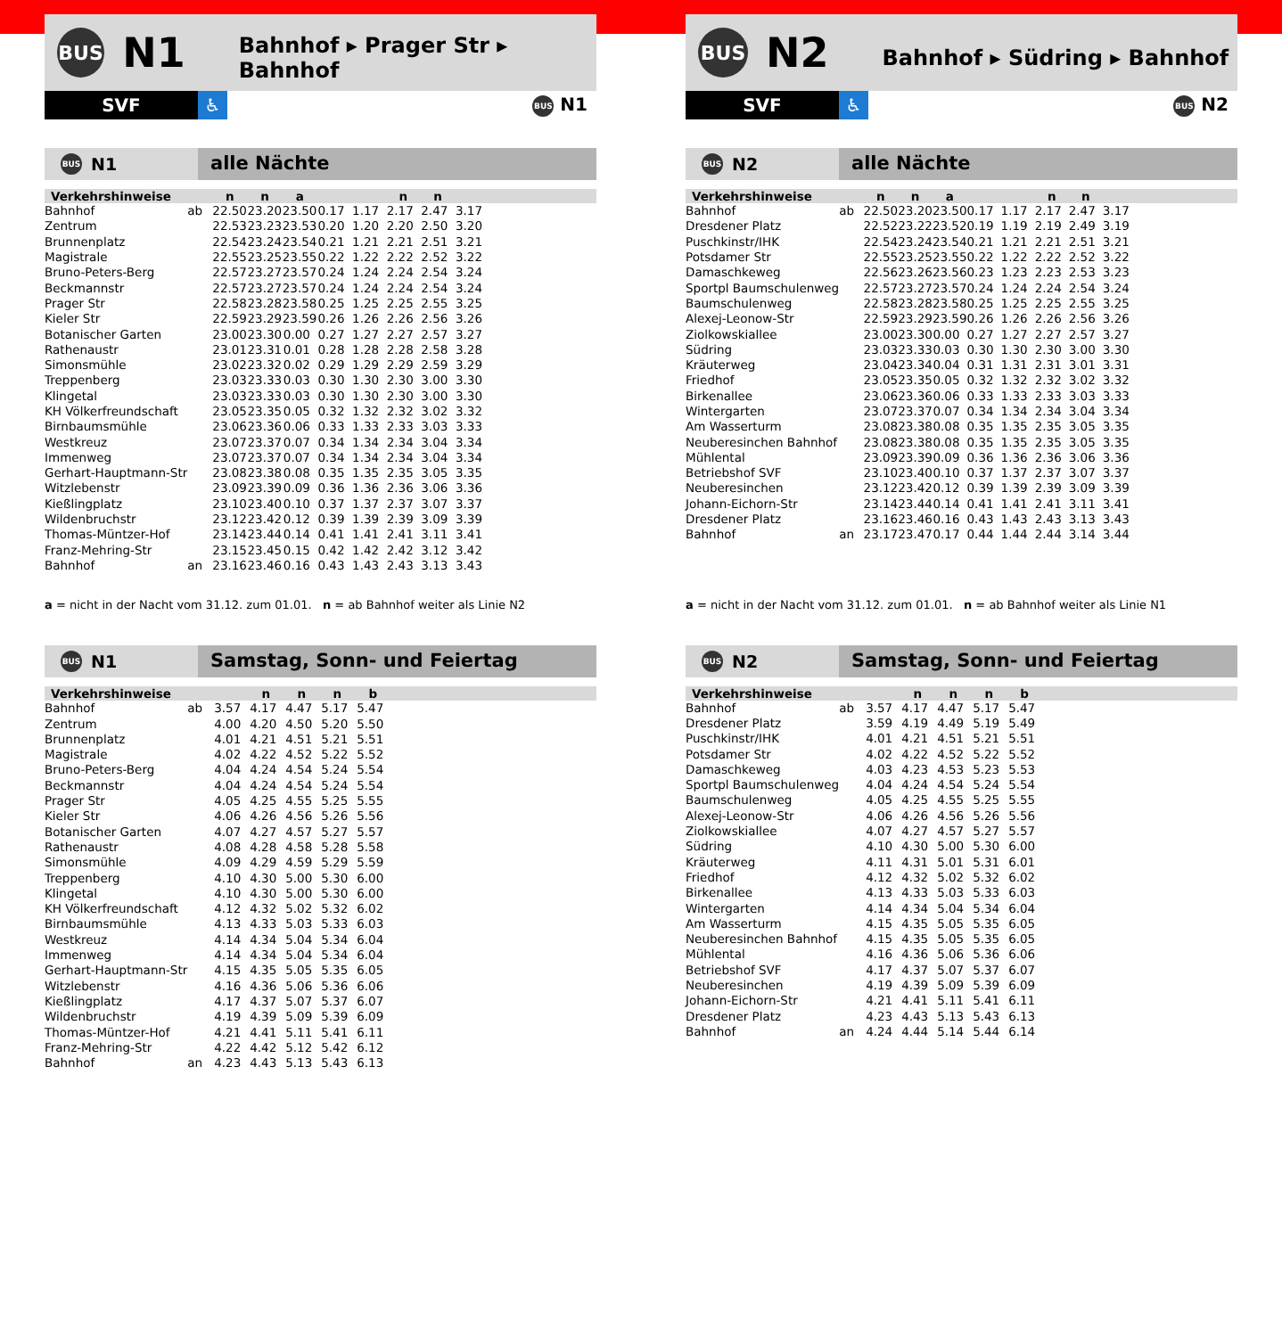BUS
N1
Bahnhof ▸ Prager Str ▸ Bahnhof
SVF ♿
BUS N1
BUS N1
alle Nächte
| Verkehrshinweise | | n | n | a | | | n | n | | |
| --- | --- | --- | --- | --- | --- | --- | --- | --- | --- | --- |
| Bahnhof | ab | 22.50 | 23.20 | 23.50 | 0.17 | 1.17 | 2.17 | 2.47 | 3.17 | |
| Zentrum | | 22.53 | 23.23 | 23.53 | 0.20 | 1.20 | 2.20 | 2.50 | 3.20 | |
| Brunnenplatz | | 22.54 | 23.24 | 23.54 | 0.21 | 1.21 | 2.21 | 2.51 | 3.21 | |
| Magistrale | | 22.55 | 23.25 | 23.55 | 0.22 | 1.22 | 2.22 | 2.52 | 3.22 | |
| Bruno-Peters-Berg | | 22.57 | 23.27 | 23.57 | 0.24 | 1.24 | 2.24 | 2.54 | 3.24 | |
| Beckmannstr | | 22.57 | 23.27 | 23.57 | 0.24 | 1.24 | 2.24 | 2.54 | 3.24 | |
| Prager Str | | 22.58 | 23.28 | 23.58 | 0.25 | 1.25 | 2.25 | 2.55 | 3.25 | |
| Kieler Str | | 22.59 | 23.29 | 23.59 | 0.26 | 1.26 | 2.26 | 2.56 | 3.26 | |
| Botanischer Garten | | 23.00 | 23.30 | 0.00 | 0.27 | 1.27 | 2.27 | 2.57 | 3.27 | |
| Rathenaustr | | 23.01 | 23.31 | 0.01 | 0.28 | 1.28 | 2.28 | 2.58 | 3.28 | |
| Simonsmühle | | 23.02 | 23.32 | 0.02 | 0.29 | 1.29 | 2.29 | 2.59 | 3.29 | |
| Treppenberg | | 23.03 | 23.33 | 0.03 | 0.30 | 1.30 | 2.30 | 3.00 | 3.30 | |
| Klingetal | | 23.03 | 23.33 | 0.03 | 0.30 | 1.30 | 2.30 | 3.00 | 3.30 | |
| KH Völkerfreundschaft | | 23.05 | 23.35 | 0.05 | 0.32 | 1.32 | 2.32 | 3.02 | 3.32 | |
| Birnbaumsmühle | | 23.06 | 23.36 | 0.06 | 0.33 | 1.33 | 2.33 | 3.03 | 3.33 | |
| Westkreuz | | 23.07 | 23.37 | 0.07 | 0.34 | 1.34 | 2.34 | 3.04 | 3.34 | |
| Immenweg | | 23.07 | 23.37 | 0.07 | 0.34 | 1.34 | 2.34 | 3.04 | 3.34 | |
| Gerhart-Hauptmann-Str | | 23.08 | 23.38 | 0.08 | 0.35 | 1.35 | 2.35 | 3.05 | 3.35 | |
| Witzlebenstr | | 23.09 | 23.39 | 0.09 | 0.36 | 1.36 | 2.36 | 3.06 | 3.36 | |
| Kießlingplatz | | 23.10 | 23.40 | 0.10 | 0.37 | 1.37 | 2.37 | 3.07 | 3.37 | |
| Wildenbruchstr | | 23.12 | 23.42 | 0.12 | 0.39 | 1.39 | 2.39 | 3.09 | 3.39 | |
| Thomas-Müntzer-Hof | | 23.14 | 23.44 | 0.14 | 0.41 | 1.41 | 2.41 | 3.11 | 3.41 | |
| Franz-Mehring-Str | | 23.15 | 23.45 | 0.15 | 0.42 | 1.42 | 2.42 | 3.12 | 3.42 | |
| Bahnhof | an | 23.16 | 23.46 | 0.16 | 0.43 | 1.43 | 2.43 | 3.13 | 3.43 | |
a = nicht in der Nacht vom 31.12. zum 01.01. n = ab Bahnhof weiter als Linie N2
BUS N1
Samstag, Sonn- und Feiertag
| Verkehrshinweise | | | n | n | n | b | |
| --- | --- | --- | --- | --- | --- | --- | --- |
| Bahnhof | ab | 3.57 | 4.17 | 4.47 | 5.17 | 5.47 | |
| Zentrum | | 4.00 | 4.20 | 4.50 | 5.20 | 5.50 | |
| Brunnenplatz | | 4.01 | 4.21 | 4.51 | 5.21 | 5.51 | |
| Magistrale | | 4.02 | 4.22 | 4.52 | 5.22 | 5.52 | |
| Bruno-Peters-Berg | | 4.04 | 4.24 | 4.54 | 5.24 | 5.54 | |
| Beckmannstr | | 4.04 | 4.24 | 4.54 | 5.24 | 5.54 | |
| Prager Str | | 4.05 | 4.25 | 4.55 | 5.25 | 5.55 | |
| Kieler Str | | 4.06 | 4.26 | 4.56 | 5.26 | 5.56 | |
| Botanischer Garten | | 4.07 | 4.27 | 4.57 | 5.27 | 5.57 | |
| Rathenaustr | | 4.08 | 4.28 | 4.58 | 5.28 | 5.58 | |
| Simonsmühle | | 4.09 | 4.29 | 4.59 | 5.29 | 5.59 | |
| Treppenberg | | 4.10 | 4.30 | 5.00 | 5.30 | 6.00 | |
| Klingetal | | 4.10 | 4.30 | 5.00 | 5.30 | 6.00 | |
| KH Völkerfreundschaft | | 4.12 | 4.32 | 5.02 | 5.32 | 6.02 | |
| Birnbaumsmühle | | 4.13 | 4.33 | 5.03 | 5.33 | 6.03 | |
| Westkreuz | | 4.14 | 4.34 | 5.04 | 5.34 | 6.04 | |
| Immenweg | | 4.14 | 4.34 | 5.04 | 5.34 | 6.04 | |
| Gerhart-Hauptmann-Str | | 4.15 | 4.35 | 5.05 | 5.35 | 6.05 | |
| Witzlebenstr | | 4.16 | 4.36 | 5.06 | 5.36 | 6.06 | |
| Kießlingplatz | | 4.17 | 4.37 | 5.07 | 5.37 | 6.07 | |
| Wildenbruchstr | | 4.19 | 4.39 | 5.09 | 5.39 | 6.09 | |
| Thomas-Müntzer-Hof | | 4.21 | 4.41 | 5.11 | 5.41 | 6.11 | |
| Franz-Mehring-Str | | 4.22 | 4.42 | 5.12 | 5.42 | 6.12 | |
| Bahnhof | an | 4.23 | 4.43 | 5.13 | 5.43 | 6.13 | |
BUS
N2
Bahnhof ▸ Südring ▸ Bahnhof
SVF ♿
BUS N2
BUS N2
alle Nächte
| Verkehrshinweise | | n | n | a | | | n | n | | |
| --- | --- | --- | --- | --- | --- | --- | --- | --- | --- | --- |
| Bahnhof | ab | 22.50 | 23.20 | 23.50 | 0.17 | 1.17 | 2.17 | 2.47 | 3.17 | |
| Dresdener Platz | | 22.52 | 23.22 | 23.52 | 0.19 | 1.19 | 2.19 | 2.49 | 3.19 | |
| Puschkinstr/IHK | | 22.54 | 23.24 | 23.54 | 0.21 | 1.21 | 2.21 | 2.51 | 3.21 | |
| Potsdamer Str | | 22.55 | 23.25 | 23.55 | 0.22 | 1.22 | 2.22 | 2.52 | 3.22 | |
| Damaschkeweg | | 22.56 | 23.26 | 23.56 | 0.23 | 1.23 | 2.23 | 2.53 | 3.23 | |
| Sportpl Baumschulenweg | | 22.57 | 23.27 | 23.57 | 0.24 | 1.24 | 2.24 | 2.54 | 3.24 | |
| Baumschulenweg | | 22.58 | 23.28 | 23.58 | 0.25 | 1.25 | 2.25 | 2.55 | 3.25 | |
| Alexej-Leonow-Str | | 22.59 | 23.29 | 23.59 | 0.26 | 1.26 | 2.26 | 2.56 | 3.26 | |
| Ziolkowskiallee | | 23.00 | 23.30 | 0.00 | 0.27 | 1.27 | 2.27 | 2.57 | 3.27 | |
| Südring | | 23.03 | 23.33 | 0.03 | 0.30 | 1.30 | 2.30 | 3.00 | 3.30 | |
| Kräuterweg | | 23.04 | 23.34 | 0.04 | 0.31 | 1.31 | 2.31 | 3.01 | 3.31 | |
| Friedhof | | 23.05 | 23.35 | 0.05 | 0.32 | 1.32 | 2.32 | 3.02 | 3.32 | |
| Birkenallee | | 23.06 | 23.36 | 0.06 | 0.33 | 1.33 | 2.33 | 3.03 | 3.33 | |
| Wintergarten | | 23.07 | 23.37 | 0.07 | 0.34 | 1.34 | 2.34 | 3.04 | 3.34 | |
| Am Wasserturm | | 23.08 | 23.38 | 0.08 | 0.35 | 1.35 | 2.35 | 3.05 | 3.35 | |
| Neuberesinchen Bahnhof | | 23.08 | 23.38 | 0.08 | 0.35 | 1.35 | 2.35 | 3.05 | 3.35 | |
| Mühlental | | 23.09 | 23.39 | 0.09 | 0.36 | 1.36 | 2.36 | 3.06 | 3.36 | |
| Betriebshof SVF | | 23.10 | 23.40 | 0.10 | 0.37 | 1.37 | 2.37 | 3.07 | 3.37 | |
| Neuberesinchen | | 23.12 | 23.42 | 0.12 | 0.39 | 1.39 | 2.39 | 3.09 | 3.39 | |
| Johann-Eichorn-Str | | 23.14 | 23.44 | 0.14 | 0.41 | 1.41 | 2.41 | 3.11 | 3.41 | |
| Dresdener Platz | | 23.16 | 23.46 | 0.16 | 0.43 | 1.43 | 2.43 | 3.13 | 3.43 | |
| Bahnhof | an | 23.17 | 23.47 | 0.17 | 0.44 | 1.44 | 2.44 | 3.14 | 3.44 | |
a = nicht in der Nacht vom 31.12. zum 01.01. n = ab Bahnhof weiter als Linie N1
BUS N2
Samstag, Sonn- und Feiertag
| Verkehrshinweise | | | n | n | n | b | |
| --- | --- | --- | --- | --- | --- | --- | --- |
| Bahnhof | ab | 3.57 | 4.17 | 4.47 | 5.17 | 5.47 | |
| Dresdener Platz | | 3.59 | 4.19 | 4.49 | 5.19 | 5.49 | |
| Puschkinstr/IHK | | 4.01 | 4.21 | 4.51 | 5.21 | 5.51 | |
| Potsdamer Str | | 4.02 | 4.22 | 4.52 | 5.22 | 5.52 | |
| Damaschkeweg | | 4.03 | 4.23 | 4.53 | 5.23 | 5.53 | |
| Sportpl Baumschulenweg | | 4.04 | 4.24 | 4.54 | 5.24 | 5.54 | |
| Baumschulenweg | | 4.05 | 4.25 | 4.55 | 5.25 | 5.55 | |
| Alexej-Leonow-Str | | 4.06 | 4.26 | 4.56 | 5.26 | 5.56 | |
| Ziolkowskiallee | | 4.07 | 4.27 | 4.57 | 5.27 | 5.57 | |
| Südring | | 4.10 | 4.30 | 5.00 | 5.30 | 6.00 | |
| Kräuterweg | | 4.11 | 4.31 | 5.01 | 5.31 | 6.01 | |
| Friedhof | | 4.12 | 4.32 | 5.02 | 5.32 | 6.02 | |
| Birkenallee | | 4.13 | 4.33 | 5.03 | 5.33 | 6.03 | |
| Wintergarten | | 4.14 | 4.34 | 5.04 | 5.34 | 6.04 | |
| Am Wasserturm | | 4.15 | 4.35 | 5.05 | 5.35 | 6.05 | |
| Neuberesinchen Bahnhof | | 4.15 | 4.35 | 5.05 | 5.35 | 6.05 | |
| Mühlental | | 4.16 | 4.36 | 5.06 | 5.36 | 6.06 | |
| Betriebshof SVF | | 4.17 | 4.37 | 5.07 | 5.37 | 6.07 | |
| Neuberesinchen | | 4.19 | 4.39 | 5.09 | 5.39 | 6.09 | |
| Johann-Eichorn-Str | | 4.21 | 4.41 | 5.11 | 5.41 | 6.11 | |
| Dresdener Platz | | 4.23 | 4.43 | 5.13 | 5.43 | 6.13 | |
| Bahnhof | an | 4.24 | 4.44 | 5.14 | 5.44 | 6.14 | |